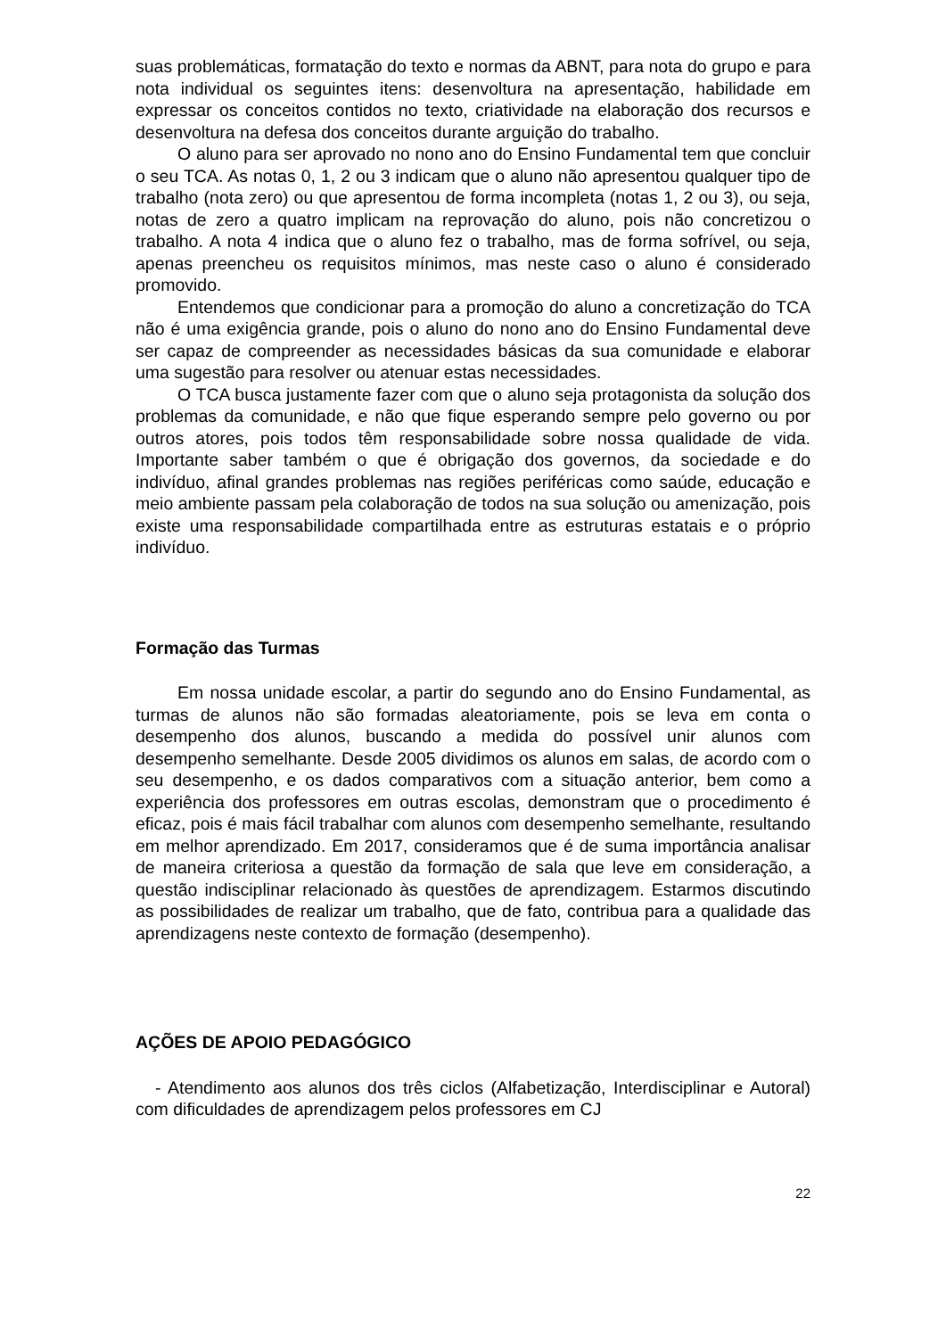suas problemáticas, formatação do texto e normas da ABNT, para nota do grupo e para nota individual os seguintes itens: desenvoltura na apresentação, habilidade em expressar os conceitos contidos no texto, criatividade na elaboração dos recursos e desenvoltura na defesa dos conceitos durante arguição do trabalho.
O aluno para ser aprovado no nono ano do Ensino Fundamental tem que concluir o seu TCA. As notas 0, 1, 2 ou 3 indicam que o aluno não apresentou qualquer tipo de trabalho (nota zero) ou que apresentou de forma incompleta (notas 1, 2 ou 3), ou seja, notas de zero a quatro implicam na reprovação do aluno, pois não concretizou o trabalho. A nota 4 indica que o aluno fez o trabalho, mas de forma sofrível, ou seja, apenas preencheu os requisitos mínimos, mas neste caso o aluno é considerado promovido.
Entendemos que condicionar para a promoção do aluno a concretização do TCA não é uma exigência grande, pois o aluno do nono ano do Ensino Fundamental deve ser capaz de compreender as necessidades básicas da sua comunidade e elaborar uma sugestão para resolver ou atenuar estas necessidades.
O TCA busca justamente fazer com que o aluno seja protagonista da solução dos problemas da comunidade, e não que fique esperando sempre pelo governo ou por outros atores, pois todos têm responsabilidade sobre nossa qualidade de vida. Importante saber também o que é obrigação dos governos, da sociedade e do indivíduo, afinal grandes problemas nas regiões periféricas como saúde, educação e meio ambiente passam pela colaboração de todos na sua solução ou amenização, pois existe uma responsabilidade compartilhada entre as estruturas estatais e o próprio indivíduo.
Formação das Turmas
Em nossa unidade escolar, a partir do segundo ano do Ensino Fundamental, as turmas de alunos não são formadas aleatoriamente, pois se leva em conta o desempenho dos alunos, buscando a medida do possível unir alunos com desempenho semelhante. Desde 2005 dividimos os alunos em salas, de acordo com o seu desempenho, e os dados comparativos com a situação anterior, bem como a experiência dos professores em outras escolas, demonstram que o procedimento é eficaz, pois é mais fácil trabalhar com alunos com desempenho semelhante, resultando em melhor aprendizado. Em 2017, consideramos que é de suma importância analisar de maneira criteriosa a questão da formação de sala que leve em consideração, a questão indisciplinar relacionado às questões de aprendizagem. Estarmos discutindo as possibilidades de realizar um trabalho, que de fato, contribua para a qualidade das aprendizagens neste contexto de formação (desempenho).
AÇÕES DE APOIO PEDAGÓGICO
- Atendimento aos alunos dos três ciclos (Alfabetização, Interdisciplinar e Autoral) com dificuldades de aprendizagem pelos professores em CJ
22